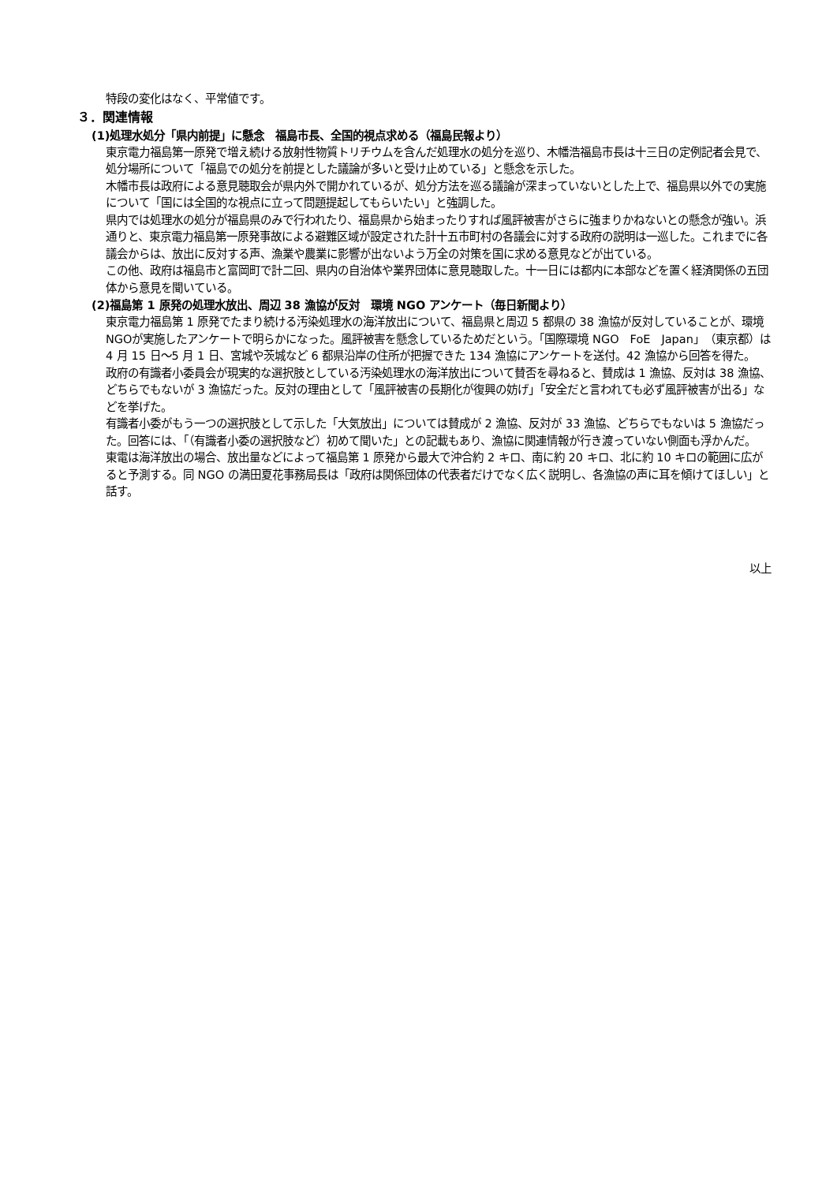特段の変化はなく、平常値です。
３．関連情報
(1)処理水処分「県内前提」に懸念　福島市長、全国的視点求める（福島民報より）
東京電力福島第一原発で増え続ける放射性物質トリチウムを含んだ処理水の処分を巡り、木幡浩福島市長は十三日の定例記者会見で、処分場所について「福島での処分を前提とした議論が多いと受け止めている」と懸念を示した。
木幡市長は政府による意見聴取会が県内外で開かれているが、処分方法を巡る議論が深まっていないとした上で、福島県以外での実施について「国には全国的な視点に立って問題提起してもらいたい」と強調した。
県内では処理水の処分が福島県のみで行われたり、福島県から始まったりすれば風評被害がさらに強まりかねないとの懸念が強い。浜通りと、東京電力福島第一原発事故による避難区域が設定された計十五市町村の各議会に対する政府の説明は一巡した。これまでに各議会からは、放出に反対する声、漁業や農業に影響が出ないよう万全の対策を国に求める意見などが出ている。
この他、政府は福島市と富岡町で計二回、県内の自治体や業界団体に意見聴取した。十一日には都内に本部などを置く経済関係の五団体から意見を聞いている。
(2)福島第 1 原発の処理水放出、周辺 38 漁協が反対　環境 NGO アンケート（毎日新聞より）
東京電力福島第 1 原発でたまり続ける汚染処理水の海洋放出について、福島県と周辺 5 都県の 38 漁協が反対していることが、環境NGOが実施したアンケートで明らかになった。風評被害を懸念しているためだという。「国際環境 NGO　FoE　Japan」（東京都）は 4 月 15 日～5 月 1 日、宮城や茨城など 6 都県沿岸の住所が把握できた 134 漁協にアンケートを送付。42 漁協から回答を得た。
政府の有識者小委員会が現実的な選択肢としている汚染処理水の海洋放出について賛否を尋ねると、賛成は 1 漁協、反対は 38 漁協、どちらでもないが 3 漁協だった。反対の理由として「風評被害の長期化が復興の妨げ」「安全だと言われても必ず風評被害が出る」などを挙げた。
有識者小委がもう一つの選択肢として示した「大気放出」については賛成が 2 漁協、反対が 33 漁協、どちらでもないは 5 漁協だった。回答には、「（有識者小委の選択肢など）初めて聞いた」との記載もあり、漁協に関連情報が行き渡っていない側面も浮かんだ。
東電は海洋放出の場合、放出量などによって福島第 1 原発から最大で沖合約 2 キロ、南に約 20 キロ、北に約 10 キロの範囲に広がると予測する。同 NGO の満田夏花事務局長は「政府は関係団体の代表者だけでなく広く説明し、各漁協の声に耳を傾けてほしい」と話す。
以上